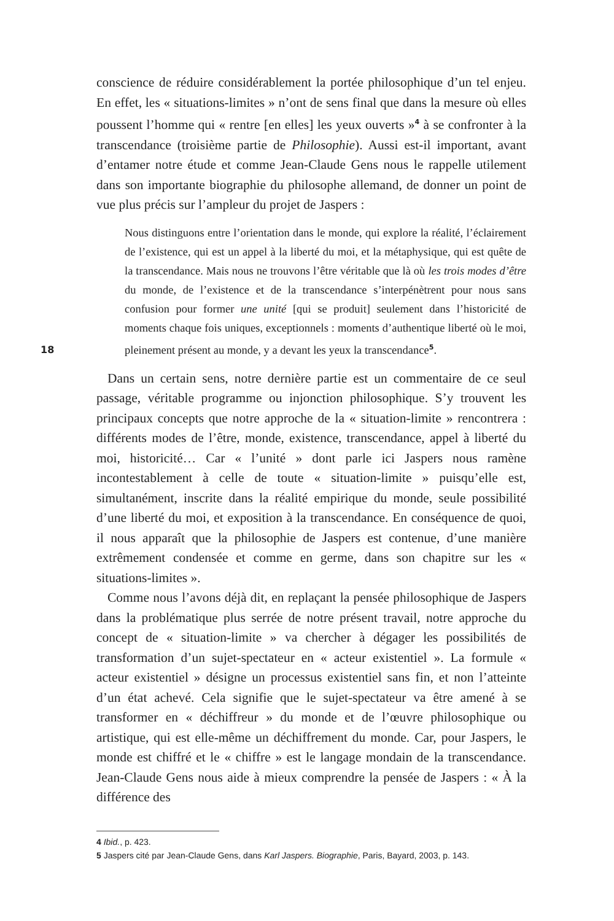18
conscience de réduire considérablement la portée philosophique d’un tel enjeu. En effet, les « situations-limites » n’ont de sens final que dans la mesure où elles poussent l’homme qui « rentre [en elles] les yeux ouverts »<sup>4</sup> à se confronter à la transcendance (troisième partie de Philosophie). Aussi est-il important, avant d’entamer notre étude et comme Jean-Claude Gens nous le rappelle utilement dans son importante biographie du philosophe allemand, de donner un point de vue plus précis sur l’ampleur du projet de Jaspers :
Nous distinguons entre l’orientation dans le monde, qui explore la réalité, l’éclairement de l’existence, qui est un appel à la liberté du moi, et la métaphysique, qui est quête de la transcendance. Mais nous ne trouvons l’être véritable que là où les trois modes d’être du monde, de l’existence et de la transcendance s’interpénètrent pour nous sans confusion pour former une unité [qui se produit] seulement dans l’historicité de moments chaque fois uniques, exceptionnels : moments d’authentique liberté où le moi, pleinement présent au monde, y a devant les yeux la transcendance<sup>5</sup>.
Dans un certain sens, notre dernière partie est un commentaire de ce seul passage, véritable programme ou injonction philosophique. S’y trouvent les principaux concepts que notre approche de la « situation-limite » rencontrera : différents modes de l’être, monde, existence, transcendance, appel à liberté du moi, historicité… Car « l’unité » dont parle ici Jaspers nous ramène incontestablement à celle de toute « situation-limite » puisqu’elle est, simultanément, inscrite dans la réalité empirique du monde, seule possibilité d’une liberté du moi, et exposition à la transcendance. En conséquence de quoi, il nous apparaît que la philosophie de Jaspers est contenue, d’une manière extrêmement condensée et comme en germe, dans son chapitre sur les « situations-limites ».
Comme nous l’avons déjà dit, en replaçant la pensée philosophique de Jaspers dans la problématique plus serrée de notre présent travail, notre approche du concept de « situation-limite » va chercher à dégager les possibilités de transformation d’un sujet-spectateur en « acteur existentiel ». La formule « acteur existentiel » désigne un processus existentiel sans fin, et non l’atteinte d’un état achevé. Cela signifie que le sujet-spectateur va être amené à se transformer en « déchiffreur » du monde et de l’œuvre philosophique ou artistique, qui est elle-même un déchiffrement du monde. Car, pour Jaspers, le monde est chiffré et le « chiffre » est le langage mondain de la transcendance. Jean-Claude Gens nous aide à mieux comprendre la pensée de Jaspers : « À la différence des
4 Ibid., p. 423.
5 Jaspers cité par Jean-Claude Gens, dans Karl Jaspers. Biographie, Paris, Bayard, 2003, p. 143.